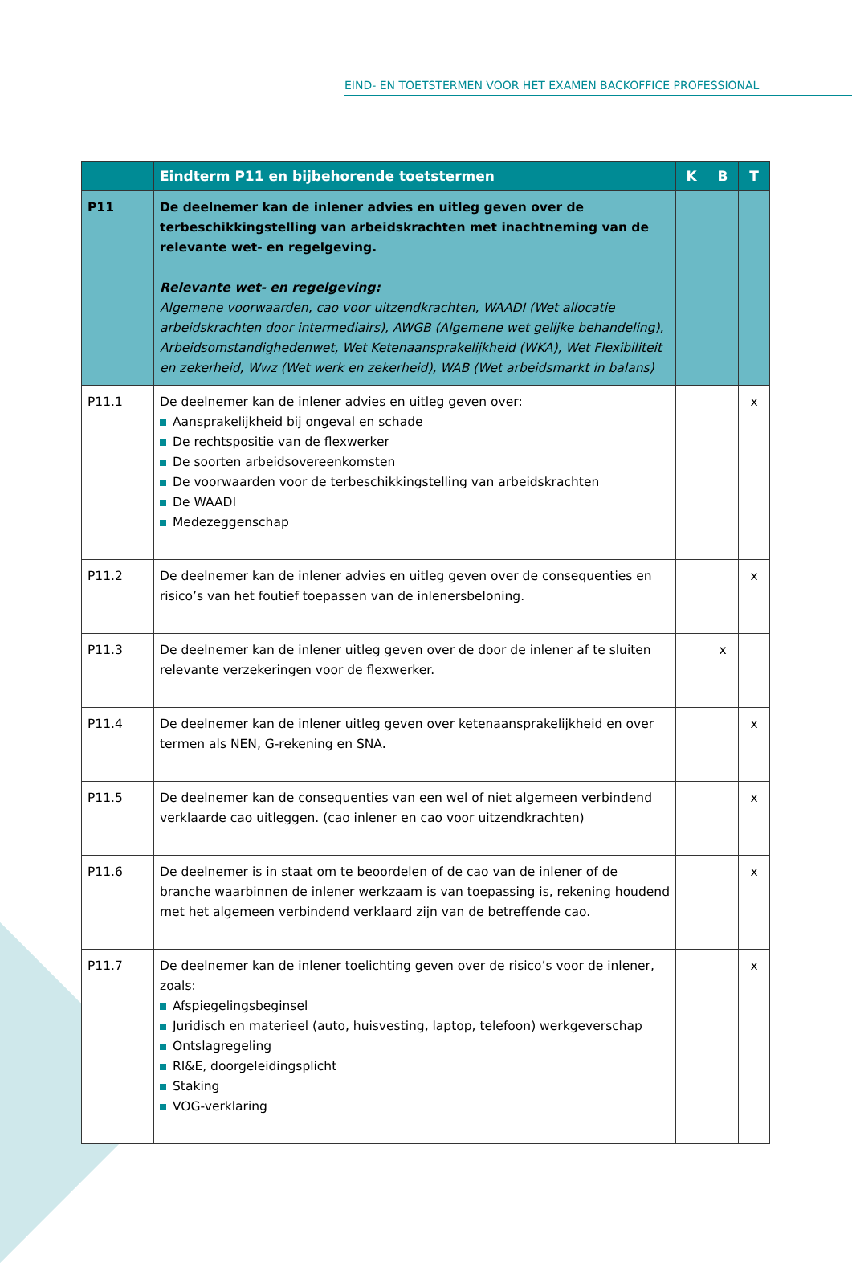EIND- EN TOETSTERMEN VOOR HET EXAMEN BACKOFFICE PROFESSIONAL
| | Eindterm P11 en bijbehorende toetstermen | K | B | T |
| --- | --- | --- | --- | --- |
| P11 | De deelnemer kan de inlener advies en uitleg geven over de terbeschikking­stelling van arbeidskrachten met inachtneming van de relevante wet- en regelgeving. Relevante wet- en regelgeving: Algemene voorwaarden, cao voor uitzendkrachten, WAADI (Wet allocatie arbeidskrachten door intermediairs), AWGB (Algemene wet gelijke behandeling), Arbeidsomstandighedenwet, Wet Ketenaansprakelijkheid (WKA), Wet Flexibiliteit en zekerheid, Wwz (Wet werk en zekerheid), WAB (Wet arbeidsmarkt in balans) | | | |
| P11.1 | De deelnemer kan de inlener advies en uitleg geven over: Aansprakelijkheid bij ongeval en schade De rechtspositie van de flexwerker De soorten arbeidsovereenkomsten De voorwaarden voor de terbeschikkingstelling van arbeidskrachten De WAADI Medezeggenschap | | | x |
| P11.2 | De deelnemer kan de inlener advies en uitleg geven over de consequenties en risico’s van het foutief toepassen van de inlenersbeloning. | | | x |
| P11.3 | De deelnemer kan de inlener uitleg geven over de door de inlener af te sluiten relevante verzekeringen voor de flexwerker. | | x | |
| P11.4 | De deelnemer kan de inlener uitleg geven over ketenaansprakelijkheid en over termen als NEN, G-rekening en SNA. | | | x |
| P11.5 | De deelnemer kan de consequenties van een wel of niet algemeen verbindend verklaarde cao uitleggen. (cao inlener en cao voor uitzendkrachten) | | | x |
| P11.6 | De deelnemer is in staat om te beoordelen of de cao van de inlener of de branche waarbinnen de inlener werkzaam is van toepassing is, rekening houdend met het algemeen verbindend verklaard zijn van de betreffende cao. | | | x |
| P11.7 | De deelnemer kan de inlener toelichting geven over de risico’s voor de inlener, zoals: Afspiegelingsbeginsel Juridisch en materieel (auto, huisvesting, laptop, telefoon) werkgeverschap Ontslagregeling RI&E, doorgeleidingsplicht Staking VOG-verklaring | | | x |